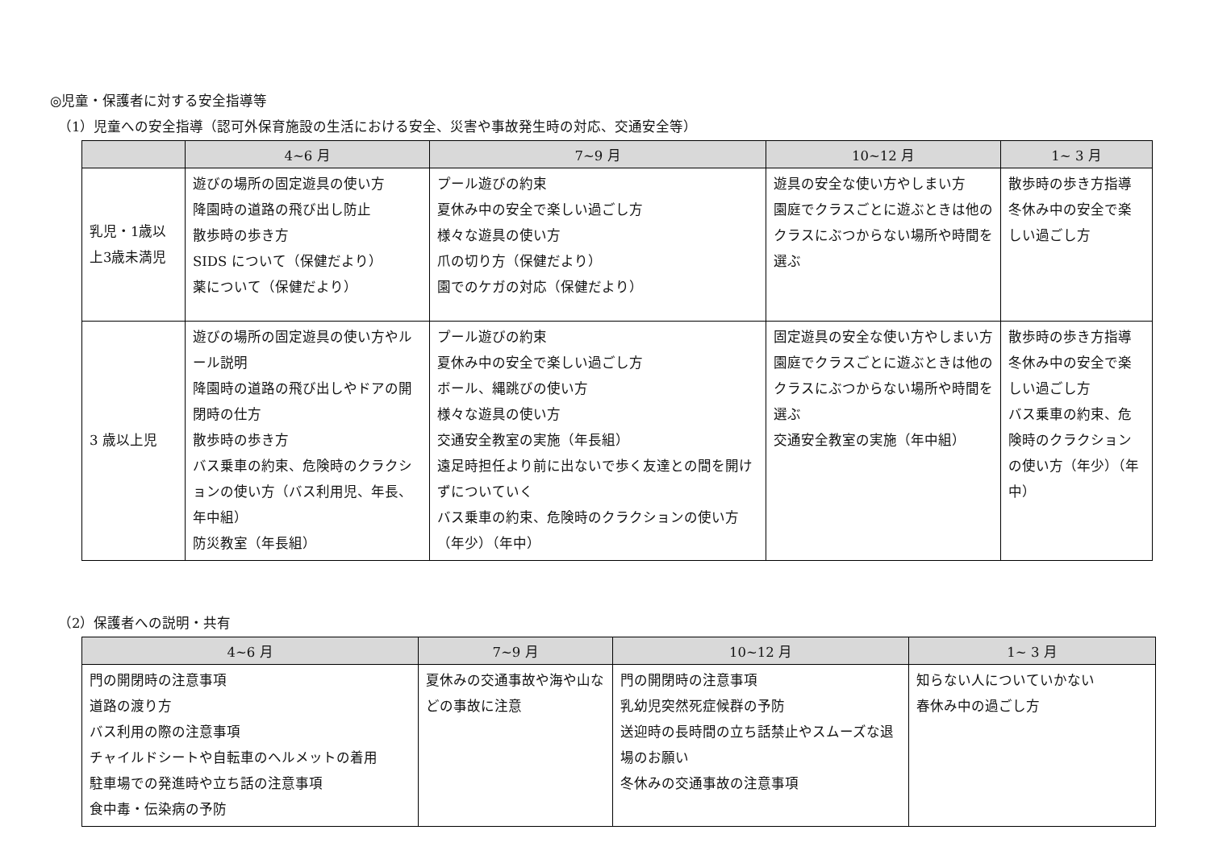◎児童・保護者に対する安全指導等
（1）児童への安全指導（認可外保育施設の生活における安全、災害や事故発生時の対応、交通安全等）
| | 4~6 月 | 7~9 月 | 10~12 月 | 1~ 3 月 |
| --- | --- | --- | --- | --- |
| 乳児・1歳以上3歳未満児 | 遊びの場所の固定遊具の使い方 降園時の道路の飛び出し防止 散歩時の歩き方 SIDS について（保健だより） 薬について（保健だより） | プール遊びの約束 夏休み中の安全で楽しい過ごし方 様々な遊具の使い方 爪の切り方（保健だより） 園でのケガの対応（保健だより） | 遊具の安全な使い方やしまい方 園庭でクラスごとに遊ぶときは他のクラスにぶつからない場所や時間を選ぶ | 散歩時の歩き方指導 冬休み中の安全で楽しい過ごし方 |
| 3 歳以上児 | 遊びの場所の固定遊具の使い方やルール説明 降園時の道路の飛び出しやドアの開閉時の仕方 散歩時の歩き方 バス乗車の約束、危険時のクラクションの使い方（バス利用児、年長、年中組） 防災教室（年長組） | プール遊びの約束 夏休み中の安全で楽しい過ごし方 ボール、縄跳びの使い方 様々な遊具の使い方 交通安全教室の実施（年長組） 遠足時担任より前に出ないで歩く友達との間を開けずについていく バス乗車の約束、危険時のクラクションの使い方（年少）（年中） | 固定遊具の安全な使い方やしまい方 園庭でクラスごとに遊ぶときは他のクラスにぶつからない場所や時間を選ぶ 交通安全教室の実施（年中組） | 散歩時の歩き方指導 冬休み中の安全で楽しい過ごし方 バス乗車の約束、危険時のクラクションの使い方（年少）（年中） |
（2）保護者への説明・共有
| 4~6 月 | 7~9 月 | 10~12 月 | 1~ 3 月 |
| --- | --- | --- | --- |
| 門の開閉時の注意事項 道路の渡り方 バス利用の際の注意事項 チャイルドシートや自転車のヘルメットの着用 駐車場での発進時や立ち話の注意事項 食中毒・伝染病の予防 | 夏休みの交通事故や海や山などの事故に注意 | 門の開閉時の注意事項 乳幼児突然死症候群の予防 送迎時の長時間の立ち話禁止やスムーズな退場のお願い 冬休みの交通事故の注意事項 | 知らない人についていかない 春休み中の過ごし方 |